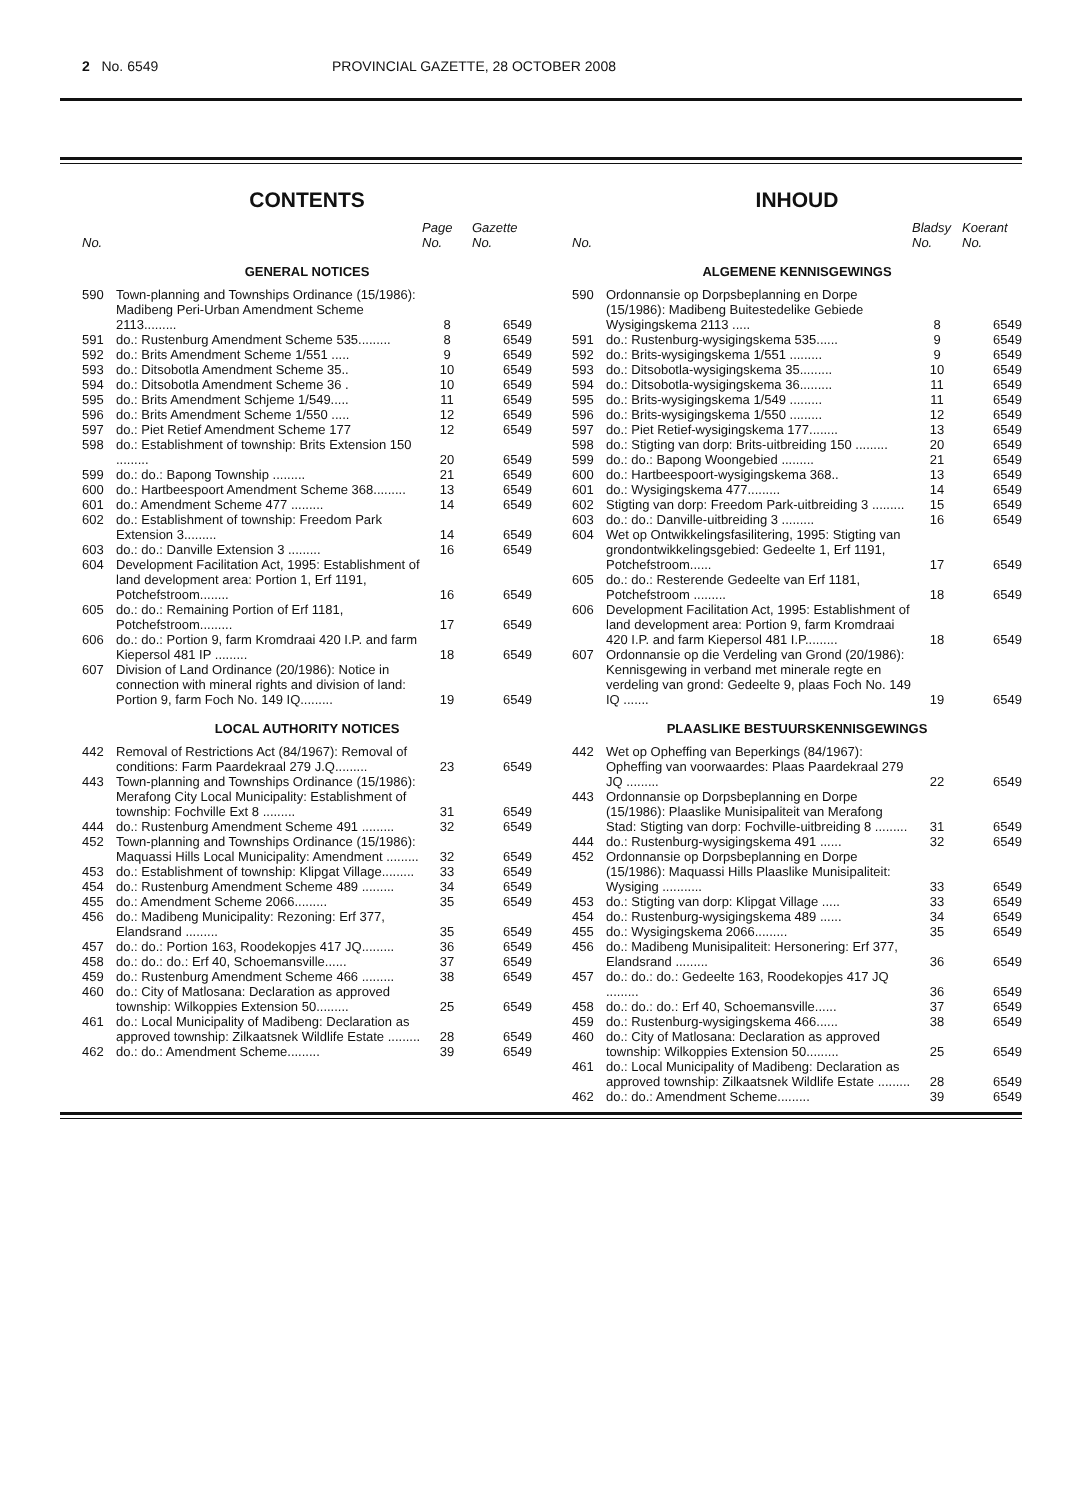2 No. 6549 PROVINCIAL GAZETTE, 28 OCTOBER 2008
CONTENTS
| No. | | Page No. | Gazette No. |
| --- | --- | --- | --- |
| GENERAL NOTICES | | | |
| 590 | Town-planning and Townships Ordinance (15/1986): Madibeng Peri-Urban Amendment Scheme 2113......... | 8 | 6549 |
| 591 | do.: Rustenburg Amendment Scheme 535......... | 8 | 6549 |
| 592 | do.: Brits Amendment Scheme 1/551 ..... | 9 | 6549 |
| 593 | do.: Ditsobotla Amendment Scheme 35.. | 10 | 6549 |
| 594 | do.: Ditsobotla Amendment Scheme 36 . | 10 | 6549 |
| 595 | do.: Brits Amendment Schjeme 1/549..... | 11 | 6549 |
| 596 | do.: Brits Amendment Scheme 1/550 ..... | 12 | 6549 |
| 597 | do.: Piet Retief Amendment Scheme 177 | 12 | 6549 |
| 598 | do.: Establishment of township: Brits Extension 150 ......... | 20 | 6549 |
| 599 | do.: do.: Bapong Township ......... | 21 | 6549 |
| 600 | do.: Hartbeespoort Amendment Scheme 368......... | 13 | 6549 |
| 601 | do.: Amendment Scheme 477 ......... | 14 | 6549 |
| 602 | do.: Establishment of township: Freedom Park Extension 3......... | 14 | 6549 |
| 603 | do.: do.: Danville Extension 3 ......... | 16 | 6549 |
| 604 | Development Facilitation Act, 1995: Establishment of land development area: Portion 1, Erf 1191, Potchefstroom........ | 16 | 6549 |
| 605 | do.: do.: Remaining Portion of Erf 1181, Potchefstroom......... | 17 | 6549 |
| 606 | do.: do.: Portion 9, farm Kromdraai 420 I.P. and farm Kiepersol 481 IP ......... | 18 | 6549 |
| 607 | Division of Land Ordinance (20/1986): Notice in connection with mineral rights and division of land: Portion 9, farm Foch No. 149 IQ......... | 19 | 6549 |
| LOCAL AUTHORITY NOTICES | | | |
| 442 | Removal of Restrictions Act (84/1967): Removal of conditions: Farm Paardekraal 279 J.Q......... | 23 | 6549 |
| 443 | Town-planning and Townships Ordinance (15/1986): Merafong City Local Municipality: Establishment of township: Fochville Ext 8 ......... | 31 | 6549 |
| 444 | do.: Rustenburg Amendment Scheme 491 ......... | 32 | 6549 |
| 452 | Town-planning and Townships Ordinance (15/1986): Maquassi Hills Local Municipality: Amendment ......... | 32 | 6549 |
| 453 | do.: Establishment of township: Klipgat Village......... | 33 | 6549 |
| 454 | do.: Rustenburg Amendment Scheme 489 ......... | 34 | 6549 |
| 455 | do.: Amendment Scheme 2066......... | 35 | 6549 |
| 456 | do.: Madibeng Municipality: Rezoning: Erf 377, Elandsrand ......... | 35 | 6549 |
| 457 | do.: do.: Portion 163, Roodekopjes 417 JQ......... | 36 | 6549 |
| 458 | do.: do.: do.: Erf 40, Schoemansville...... | 37 | 6549 |
| 459 | do.: Rustenburg Amendment Scheme 466 ......... | 38 | 6549 |
| 460 | do.: City of Matlosana: Declaration as approved township: Wilkoppies Extension 50......... | 25 | 6549 |
| 461 | do.: Local Municipality of Madibeng: Declaration as approved township: Zilkaatsnek Wildlife Estate ......... | 28 | 6549 |
| 462 | do.: do.: Amendment Scheme......... | 39 | 6549 |
INHOUD
| No. | | Bladsy No. | Koerant No. |
| --- | --- | --- | --- |
| ALGEMENE KENNISGEWINGS | | | |
| 590 | Ordonnansie op Dorpsbeplanning en Dorpe (15/1986): Madibeng Buitestedelike Gebiede Wysigingskema 2113 ..... | 8 | 6549 |
| 591 | do.: Rustenburg-wysigingskema 535...... | 9 | 6549 |
| 592 | do.: Brits-wysigingskema 1/551 ......... | 9 | 6549 |
| 593 | do.: Ditsobotla-wysigingskema 35......... | 10 | 6549 |
| 594 | do.: Ditsobotla-wysigingskema 36......... | 11 | 6549 |
| 595 | do.: Brits-wysigingskema 1/549 ......... | 11 | 6549 |
| 596 | do.: Brits-wysigingskema 1/550 ......... | 12 | 6549 |
| 597 | do.: Piet Retief-wysigingskema 177........ | 13 | 6549 |
| 598 | do.: Stigting van dorp: Brits-uitbreiding 150 ......... | 20 | 6549 |
| 599 | do.: do.: Bapong Woongebied ......... | 21 | 6549 |
| 600 | do.: Hartbeespoort-wysigingskema 368.. | 13 | 6549 |
| 601 | do.: Wysigingskema 477......... | 14 | 6549 |
| 602 | Stigting van dorp: Freedom Park-uitbreiding 3 ......... | 15 | 6549 |
| 603 | do.: do.: Danville-uitbreiding 3 ......... | 16 | 6549 |
| 604 | Wet op Ontwikkelingsfasilitering, 1995: Stigting van grondontwikkelingsgebied: Gedeelte 1, Erf 1191, Potchefstroom...... | 17 | 6549 |
| 605 | do.: do.: Resterende Gedeelte van Erf 1181, Potchefstroom ......... | 18 | 6549 |
| 606 | Development Facilitation Act, 1995: Establishment of land development area: Portion 9, farm Kromdraai 420 I.P. and farm Kiepersol 481 I.P......... | 18 | 6549 |
| 607 | Ordonnansie op die Verdeling van Grond (20/1986): Kennisgewing in verband met minerale regte en verdeling van grond: Gedeelte 9, plaas Foch No. 149 IQ ....... | 19 | 6549 |
| PLAASLIKE BESTUURSKENNISGEWINGS | | | |
| 442 | Wet op Opheffing van Beperkings (84/1967): Opheffing van voorwaardes: Plaas Paardekraal 279 JQ ......... | 22 | 6549 |
| 443 | Ordonnansie op Dorpsbeplanning en Dorpe (15/1986): Plaaslike Munisipaliteit van Merafong Stad: Stigting van dorp: Fochville-uitbreiding 8 ......... | 31 | 6549 |
| 444 | do.: Rustenburg-wysigingskema 491 ...... | 32 | 6549 |
| 452 | Ordonnansie op Dorpsbeplanning en Dorpe (15/1986): Maquassi Hills Plaaslike Munisipaliteit: Wysiging ........... | 33 | 6549 |
| 453 | do.: Stigting van dorp: Klipgat Village ..... | 33 | 6549 |
| 454 | do.: Rustenburg-wysigingskema 489 ...... | 34 | 6549 |
| 455 | do.: Wysigingskema 2066......... | 35 | 6549 |
| 456 | do.: Madibeng Munisipaliteit: Hersonering: Erf 377, Elandsrand ......... | 36 | 6549 |
| 457 | do.: do.: do.: Gedeelte 163, Roodekopjes 417 JQ ......... | 36 | 6549 |
| 458 | do.: do.: do.: Erf 40, Schoemansville...... | 37 | 6549 |
| 459 | do.: Rustenburg-wysigingskema 466...... | 38 | 6549 |
| 460 | do.: City of Matlosana: Declaration as approved township: Wilkoppies Extension 50......... | 25 | 6549 |
| 461 | do.: Local Municipality of Madibeng: Declaration as approved township: Zilkaatsnek Wildlife Estate ......... | 28 | 6549 |
| 462 | do.: do.: Amendment Scheme......... | 39 | 6549 |